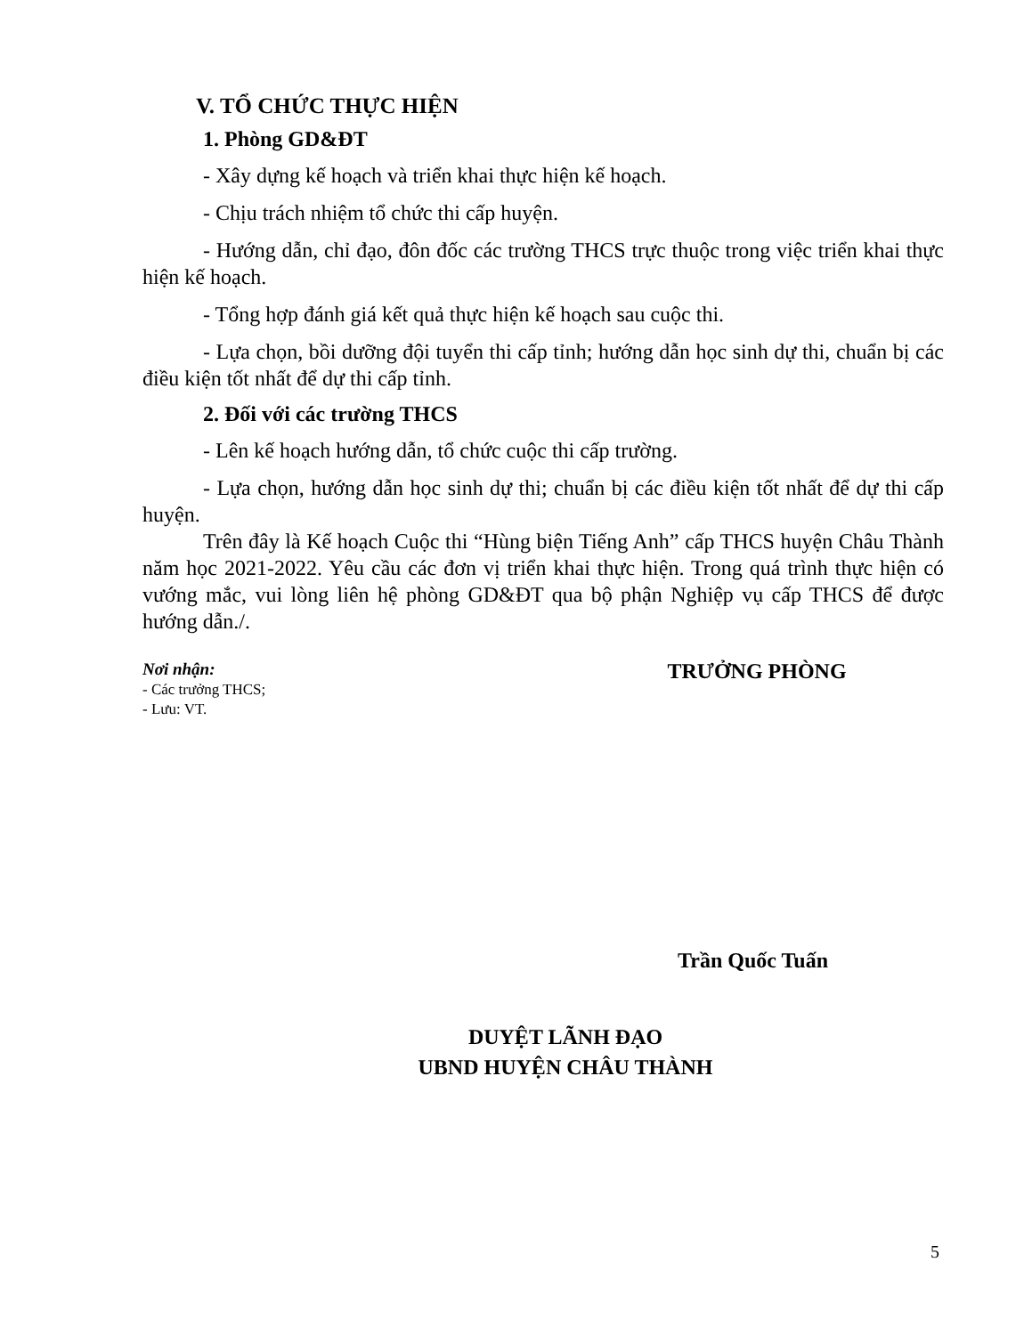V. TỔ CHỨC THỰC HIỆN
1. Phòng GD&ĐT
- Xây dựng kế hoạch và triển khai thực hiện kế hoạch.
- Chịu trách nhiệm tổ chức thi cấp huyện.
- Hướng dẫn, chỉ đạo, đôn đốc các trường THCS trực thuộc trong việc triển khai thực hiện kế hoạch.
- Tổng hợp đánh giá kết quả thực hiện kế hoạch sau cuộc thi.
- Lựa chọn, bồi dưỡng đội tuyển thi cấp tỉnh; hướng dẫn học sinh dự thi, chuẩn bị các điều kiện tốt nhất để dự thi cấp tỉnh.
2. Đối với các trường THCS
- Lên kế hoạch hướng dẫn, tổ chức cuộc thi cấp trường.
- Lựa chọn, hướng dẫn học sinh dự thi; chuẩn bị các điều kiện tốt nhất để dự thi cấp huyện.
Trên đây là Kế hoạch Cuộc thi “Hùng biện Tiếng Anh” cấp THCS huyện Châu Thành năm học 2021-2022. Yêu cầu các đơn vị triển khai thực hiện. Trong quá trình thực hiện có vướng mắc, vui lòng liên hệ phòng GD&ĐT qua bộ phận Nghiệp vụ cấp THCS để được hướng dẫn./.
Nơi nhận:
- Các trưởng THCS;
- Lưu: VT.
TRƯỞNG PHÒNG
Trần Quốc Tuấn
DUYỆT LÃNH ĐẠO
UBND HUYỆN CHÂU THÀNH
5